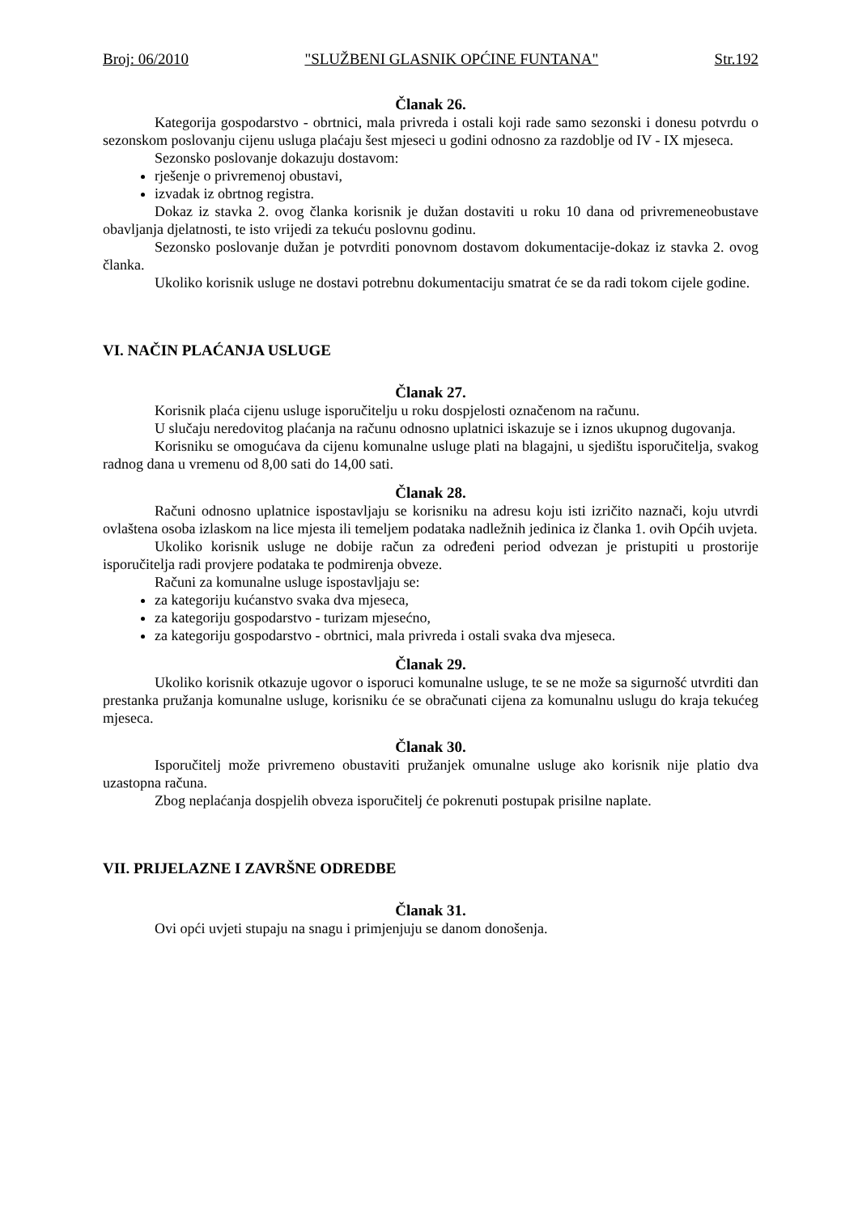Broj: 06/2010 "SLUŽBENI GLASNIK OPĆINE FUNTANA" Str.192
Članak 26.
Kategorija gospodarstvo - obrtnici, mala privreda i ostali koji rade samo sezonski i donesu potvrdu o sezonskom poslovanju cijenu usluga plaćaju šest mjeseci u godini odnosno za razdoblje od IV - IX mjeseca.
Sezonsko poslovanje dokazuju dostavom:
rješenje o privremenoj obustavi,
izvadak iz obrtnog registra.
Dokaz iz stavka 2. ovog članka korisnik je dužan dostaviti u roku 10 dana od privremeneobustave obavljanja djelatnosti, te isto vrijedi za tekuću poslovnu godinu.
Sezonsko poslovanje dužan je potvrditi ponovnom dostavom dokumentacije-dokaz iz stavka 2. ovog članka.
Ukoliko korisnik usluge ne dostavi potrebnu dokumentaciju smatrat će se da radi tokom cijele godine.
VI. NAČIN PLAĆANJA USLUGE
Članak 27.
Korisnik plaća cijenu usluge isporučitelju u roku dospjelosti označenom na računu.
U slučaju neredovitog plaćanja na računu odnosno uplatnici iskazuje se i iznos ukupnog dugovanja.
Korisniku se omogućava da cijenu komunalne usluge plati na blagajni, u sjedištu isporučitelja, svakog radnog dana u vremenu od 8,00 sati do 14,00 sati.
Članak 28.
Računi odnosno uplatnice ispostavljaju se korisniku na adresu koju isti izričito naznači, koju utvrdi ovlaštena osoba izlaskom na lice mjesta ili temeljem podataka nadležnih jedinica iz članka 1. ovih Općih uvjeta.
Ukoliko korisnik usluge ne dobije račun za određeni period odvezan je pristupiti u prostorije isporučitelja radi provjere podataka te podmirenja obveze.
Računi za komunalne usluge ispostavljaju se:
za kategoriju kućanstvo svaka dva mjeseca,
za kategoriju gospodarstvo - turizam mjesećno,
za kategoriju gospodarstvo - obrtnici, mala privreda i ostali svaka dva mjeseca.
Članak 29.
Ukoliko korisnik otkazuje ugovor o isporuci komunalne usluge, te se ne može sa sigurnošć utvrditi dan prestanka pružanja komunalne usluge, korisniku će se obračunati cijena za komunalnu uslugu do kraja tekućeg mjeseca.
Članak 30.
Isporučitelj može privremeno obustaviti pružanjek omunalne usluge ako korisnik nije platio dva uzastopna računa.
Zbog neplaćanja dospjelih obveza isporučitelj će pokrenuti postupak prisilne naplate.
VII. PRIJELAZNE I ZAVRŠNE ODREDBE
Članak 31.
Ovi opći uvjeti stupaju na snagu i primjenjuju se danom donošenja.